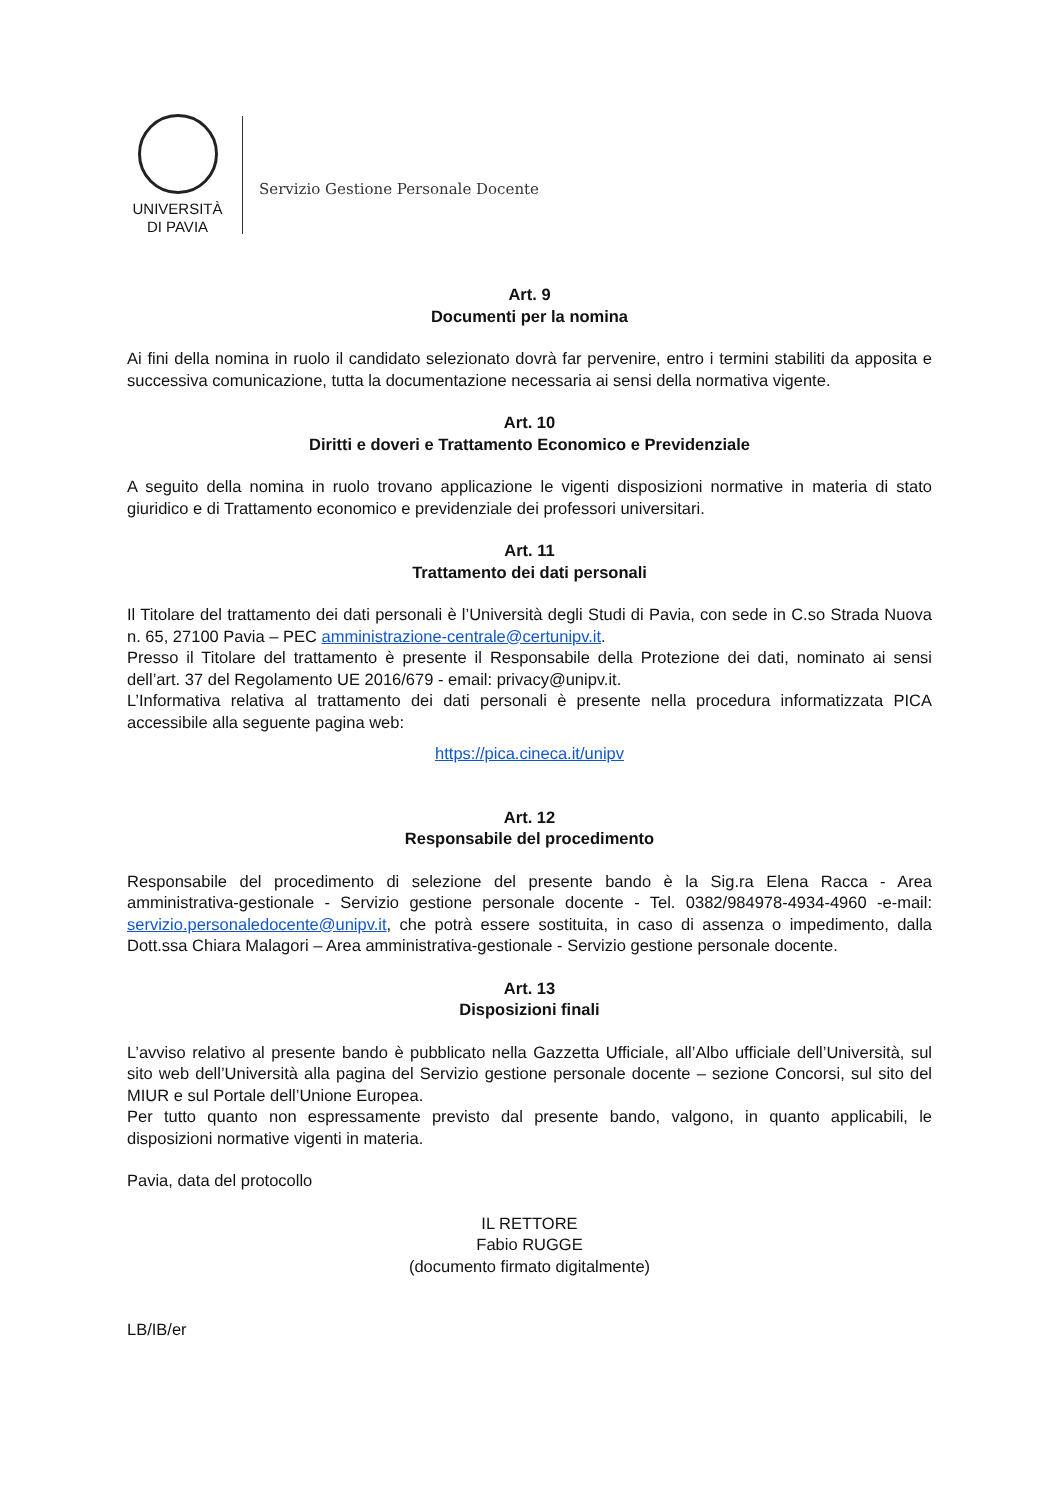UNIVERSITÀ
DI PAVIA
Servizio Gestione Personale Docente
Art. 9
Documenti per la nomina
Ai fini della nomina in ruolo il candidato selezionato dovrà far pervenire, entro i termini stabiliti da apposita e successiva comunicazione, tutta la documentazione necessaria ai sensi della normativa vigente.
Art. 10
Diritti e doveri e Trattamento Economico e Previdenziale
A seguito della nomina in ruolo trovano applicazione le vigenti disposizioni normative in materia di stato giuridico e di Trattamento economico e previdenziale dei professori universitari.
Art. 11
Trattamento dei dati personali
Il Titolare del trattamento dei dati personali è l’Università degli Studi di Pavia, con sede in C.so Strada Nuova n. 65, 27100 Pavia – PEC amministrazione-centrale@certunipv.it.
Presso il Titolare del trattamento è presente il Responsabile della Protezione dei dati, nominato ai sensi dell’art. 37 del Regolamento UE 2016/679 - email: privacy@unipv.it.
L’Informativa relativa al trattamento dei dati personali è presente nella procedura informatizzata PICA accessibile alla seguente pagina web:
https://pica.cineca.it/unipv
Art. 12
Responsabile del procedimento
Responsabile del procedimento di selezione del presente bando è la Sig.ra Elena Racca - Area amministrativa-gestionale - Servizio gestione personale docente - Tel. 0382/984978-4934-4960 -e-mail: servizio.personaledocente@unipv.it, che potrà essere sostituita, in caso di assenza o impedimento, dalla Dott.ssa Chiara Malagori – Area amministrativa-gestionale - Servizio gestione personale docente.
Art. 13
Disposizioni finali
L’avviso relativo al presente bando è pubblicato nella Gazzetta Ufficiale, all’Albo ufficiale dell’Università, sul sito web dell’Università alla pagina del Servizio gestione personale docente – sezione Concorsi, sul sito del MIUR e sul Portale dell’Unione Europea.
Per tutto quanto non espressamente previsto dal presente bando, valgono, in quanto applicabili, le disposizioni normative vigenti in materia.
Pavia, data del protocollo
IL RETTORE
Fabio RUGGE
(documento firmato digitalmente)
LB/IB/er